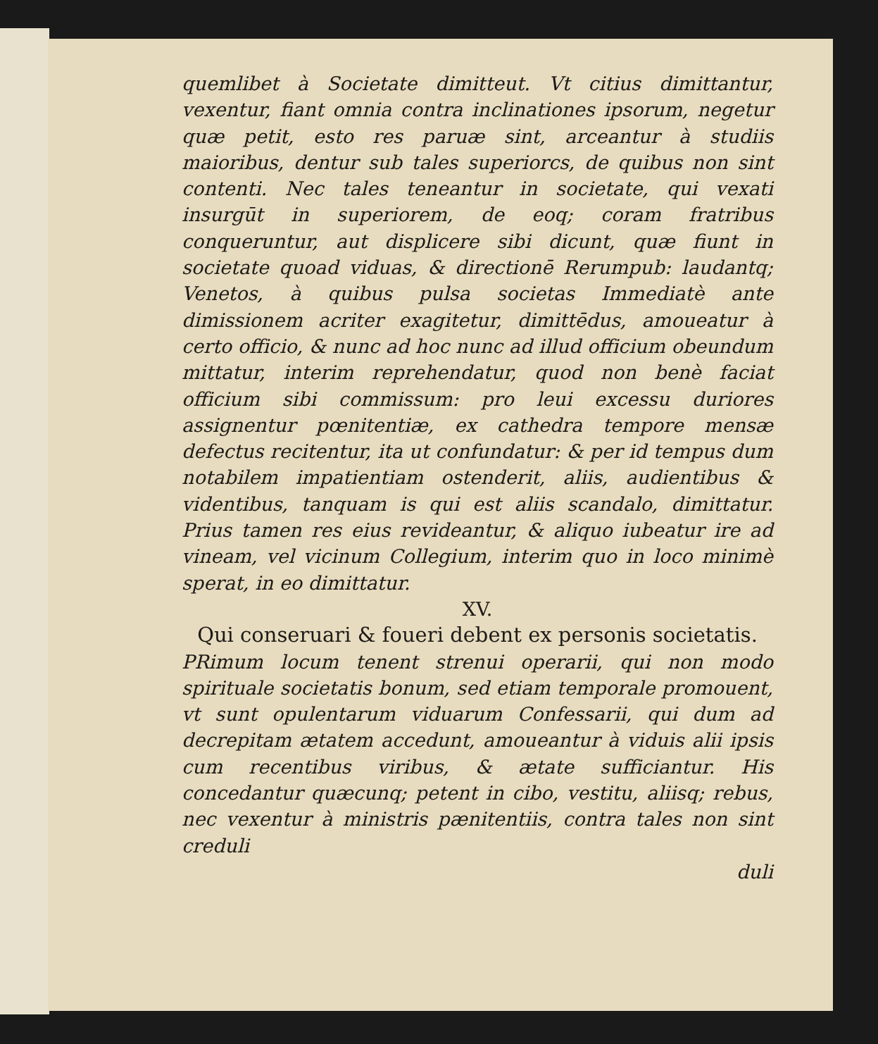quemlibet à Societate dimitteut. Vt citius dimittantur, vexentur, fiant omnia contra inclinationes ipsorum, negetur quæ petit, esto res paruæ sint, arceantur à studiis maioribus, dentur sub tales superiorcs, de quibus non sint contenti. Nec tales teneantur in societate, qui vexati insurgūt in superiorem, de eoq; coram fratribus conqueruntur, aut displicere sibi dicunt, quæ fiunt in societate quoad viduas, & directionē Rerumpub: laudantq; Venetos, à quibus pulsa societas Immediatè ante dimissionem acriter exagitetur, dimittēdus, amoueatur à certo officio, & nunc ad hoc nunc ad illud officium obeundum mittatur, interim reprehendatur, quod non benè faciat officium sibi commissum: pro leui excessu duriores assignentur pœnitentiæ, ex cathedra tempore mensæ defectus recitentur, ita ut confundatur: & per id tempus dum notabilem impatientiam ostenderit, aliis, audientibus & videntibus, tanquam is qui est aliis scandalo, dimittatur. Prius tamen res eius revideantur, & aliquo iubeatur ire ad vineam, vel vicinum Collegium, interim quo in loco minimè sperat, in eo dimittatur.
XV.
Qui conseruari & foueri debent ex personis societatis.
PRimum locum tenent strenui operarii, qui non modo spirituale societatis bonum, sed etiam temporale promouent, vt sunt opulentarum viduarum Confessarii, qui dum ad decrepitam ætatem accedunt, amoueantur à viduis alii ipsis cum recentibus viribus, & ætate sufficiantur. His concedantur quæcunq; petent in cibo, vestitu, aliisq; rebus, nec vexentur à ministris pænitentiis, contra tales non sint creduli
duli